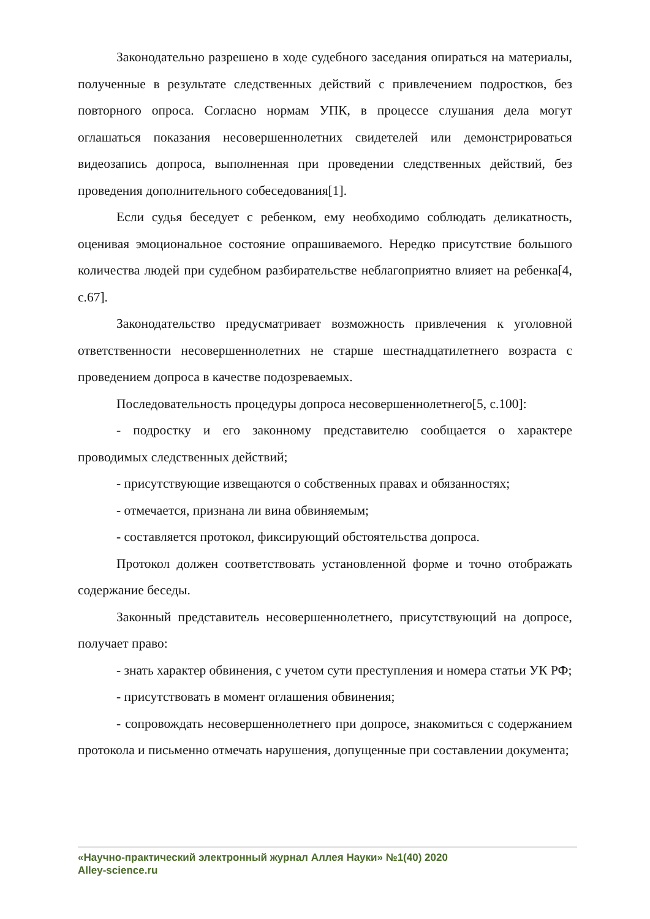Законодательно разрешено в ходе судебного заседания опираться на материалы, полученные в результате следственных действий с привлечением подростков, без повторного опроса. Согласно нормам УПК, в процессе слушания дела могут оглашаться показания несовершеннолетних свидетелей или демонстрироваться видеозапись допроса, выполненная при проведении следственных действий, без проведения дополнительного собеседования[1].
Если судья беседует с ребенком, ему необходимо соблюдать деликатность, оценивая эмоциональное состояние опрашиваемого. Нередко присутствие большого количества людей при судебном разбирательстве неблагоприятно влияет на ребенка[4, с.67].
Законодательство предусматривает возможность привлечения к уголовной ответственности несовершеннолетних не старше шестнадцатилетнего возраста с проведением допроса в качестве подозреваемых.
Последовательность процедуры допроса несовершеннолетнего[5, с.100]:
- подростку и его законному представителю сообщается о характере проводимых следственных действий;
- присутствующие извещаются о собственных правах и обязанностях;
- отмечается, признана ли вина обвиняемым;
- составляется протокол, фиксирующий обстоятельства допроса.
Протокол должен соответствовать установленной форме и точно отображать содержание беседы.
Законный представитель несовершеннолетнего, присутствующий на допросе, получает право:
- знать характер обвинения, с учетом сути преступления и номера статьи УК РФ;
- присутствовать в момент оглашения обвинения;
- сопровождать несовершеннолетнего при допросе, знакомиться с содержанием протокола и письменно отмечать нарушения, допущенные при составлении документа;
«Научно-практический электронный журнал Аллея Науки» №1(40) 2020
Alley-science.ru